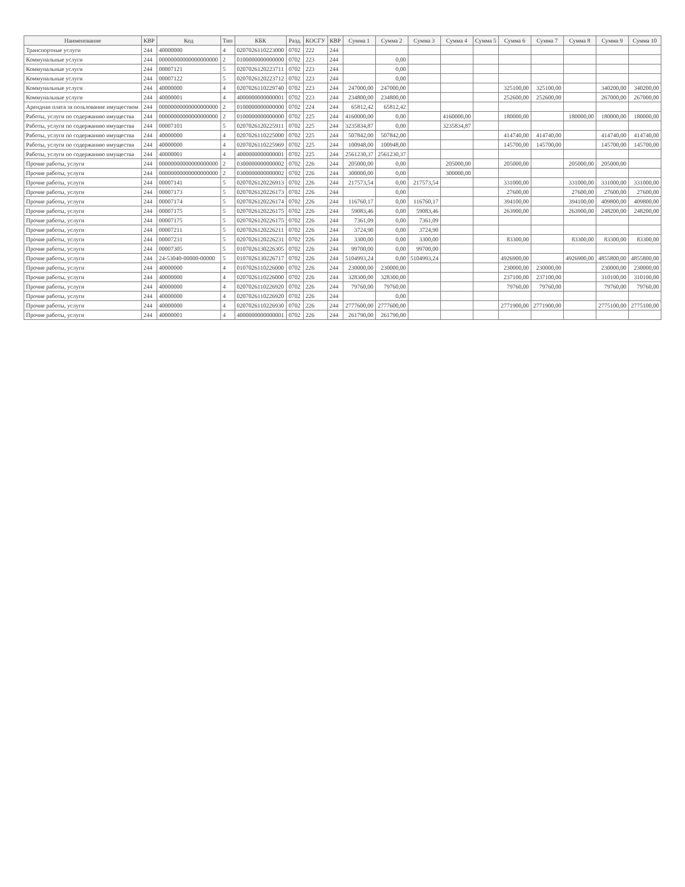| Наименование | КВР | Код | Тип | КБК | Разд. | КОСГУ | КВР | Сумма 1 | Сумма 2 | Сумма 3 | Сумма 4 | Сумма 5 | Сумма 6 | Сумма 7 | Сумма 8 | Сумма 9 | Сумма 10 |
| --- | --- | --- | --- | --- | --- | --- | --- | --- | --- | --- | --- | --- | --- | --- | --- | --- | --- |
| Транспортные услуги | 244 | 40000000 | 4 | 0207026110223000 | 0702 | 222 | 244 | | | | | | | | | | |
| Коммунальные услуги | 244 | 00000000000000000000 | 2 | 0100000000000000 | 0702 | 223 | 244 | | 0,00 | | | | | | | | |
| Коммунальные услуги | 244 | 00007121 | 5 | 0207026120223711 | 0702 | 223 | 244 | | 0,00 | | | | | | | | |
| Коммунальные услуги | 244 | 00007122 | 5 | 0207026120223712 | 0702 | 223 | 244 | | 0,00 | | | | | | | | |
| Коммунальные услуги | 244 | 40000000 | 4 | 0207026110229740 | 0702 | 223 | 244 | 247000,00 | 247000,00 | | | | 325100,00 | 325100,00 | | 340200,00 | 340200,00 |
| Коммунальные услуги | 244 | 40000001 | 4 | 4000000000000001 | 0702 | 223 | 244 | 234800,00 | 234800,00 | | | | 252600,00 | 252600,00 | | 267000,00 | 267000,00 |
| Арендная плата за пользование имуществом | 244 | 00000000000000000000 | 2 | 0100000000000000 | 0702 | 224 | 244 | 65812,42 | 65812,42 | | | | | | | | |
| Работы, услуги по содержанию имущества | 244 | 00000000000000000000 | 2 | 0100000000000000 | 0702 | 225 | 244 | 4160000,00 | 0,00 | | 4160000,00 | | 180000,00 | | 180000,00 | 180000,00 | 180000,00 |
| Работы, услуги по содержанию имущества | 244 | 00007101 | 5 | 0207026120225911 | 0702 | 225 | 244 | 3235834,87 | 0,00 | | 3235834,87 | | | | | | |
| Работы, услуги по содержанию имущества | 244 | 40000000 | 4 | 0207026110225000 | 0702 | 225 | 244 | 507842,00 | 507842,00 | | | | 414740,00 | 414740,00 | | 414740,00 | 414740,00 |
| Работы, услуги по содержанию имущества | 244 | 40000000 | 4 | 0207026110225969 | 0702 | 225 | 244 | 100948,00 | 100948,00 | | | | 145700,00 | 145700,00 | | 145700,00 | 145700,00 |
| Работы, услуги по содержанию имущества | 244 | 40000001 | 4 | 4000000000000001 | 0702 | 225 | 244 | 2561230,37 | 2561230,37 | | | | | | | | |
| Прочие работы, услуги | 244 | 00000000000000000000 | 2 | 0300000000000002 | 0702 | 226 | 244 | 205000,00 | 0,00 | | 205000,00 | | 205000,00 | | 205000,00 | 205000,00 | |
| Прочие работы, услуги | 244 | 00000000000000000000 | 2 | 0300000000000002 | 0702 | 226 | 244 | 300000,00 | 0,00 | | 300000,00 | | | | | | |
| Прочие работы, услуги | 244 | 00007141 | 5 | 0207026120226913 | 0702 | 226 | 244 | 217573,54 | 0,00 | 217573,54 | | | 331000,00 | | 331000,00 | 331000,00 | 331000,00 |
| Прочие работы, услуги | 244 | 00007173 | 5 | 0207026120226173 | 0702 | 226 | 244 | | 0,00 | | | | 27600,00 | | 27600,00 | 27600,00 | 27600,00 |
| Прочие работы, услуги | 244 | 00007174 | 5 | 0207026120226174 | 0702 | 226 | 244 | 116760,17 | 0,00 | 116760,17 | | | 394100,00 | | 394100,00 | 409800,00 | 409800,00 |
| Прочие работы, услуги | 244 | 00007175 | 5 | 0207026120226175 | 0702 | 226 | 244 | 59083,46 | 0,00 | 59083,46 | | | 263900,00 | | 263900,00 | 248200,00 | 248200,00 |
| Прочие работы, услуги | 244 | 00007175 | 5 | 0207026120226175 | 0702 | 226 | 244 | 7361,09 | 0,00 | 7361,09 | | | | | | | |
| Прочие работы, услуги | 244 | 00007211 | 5 | 0207026120226211 | 0702 | 226 | 244 | 3724,90 | 0,00 | 3724,90 | | | | | | | |
| Прочие работы, услуги | 244 | 00007231 | 5 | 0207026120226231 | 0702 | 226 | 244 | 3300,00 | 0,00 | 3300,00 | | | 83300,00 | | 83300,00 | 83300,00 | 83300,00 |
| Прочие работы, услуги | 244 | 00007305 | 5 | 0107026130226305 | 0702 | 226 | 244 | 99700,00 | 0,00 | 99700,00 | | | | | | | |
| Прочие работы, услуги | 244 | 24-53040-00000-00000 | 5 | 0107026130226717 | 0702 | 226 | 244 | 5104993,24 | 0,00 | 5104993,24 | | | 4926900,00 | | 4926900,00 | 4855800,00 | 4855800,00 |
| Прочие работы, услуги | 244 | 40000000 | 4 | 0107026110226000 | 0702 | 226 | 244 | 230000,00 | 230000,00 | | | | 230000,00 | 230000,00 | | 230000,00 | 230000,00 |
| Прочие работы, услуги | 244 | 40000000 | 4 | 0207026110226000 | 0702 | 226 | 244 | 328300,00 | 328300,00 | | | | 237100,00 | 237100,00 | | 310100,00 | 310100,00 |
| Прочие работы, услуги | 244 | 40000000 | 4 | 0207026110226920 | 0702 | 226 | 244 | 79760,00 | 79760,00 | | | | 79760,00 | 79760,00 | | 79760,00 | 79760,00 |
| Прочие работы, услуги | 244 | 40000000 | 4 | 0207026110226920 | 0702 | 226 | 244 | | 0,00 | | | | | | | | |
| Прочие работы, услуги | 244 | 40000000 | 4 | 0207026110226930 | 0702 | 226 | 244 | 2777600,00 | 2777600,00 | | | | 2771900,00 | 2771900,00 | | 2775100,00 | 2775100,00 |
| Прочие работы, услуги | 244 | 40000001 | 4 | 4000000000000001 | 0702 | 226 | 244 | 261790,00 | 261790,00 | | | | | | | | |